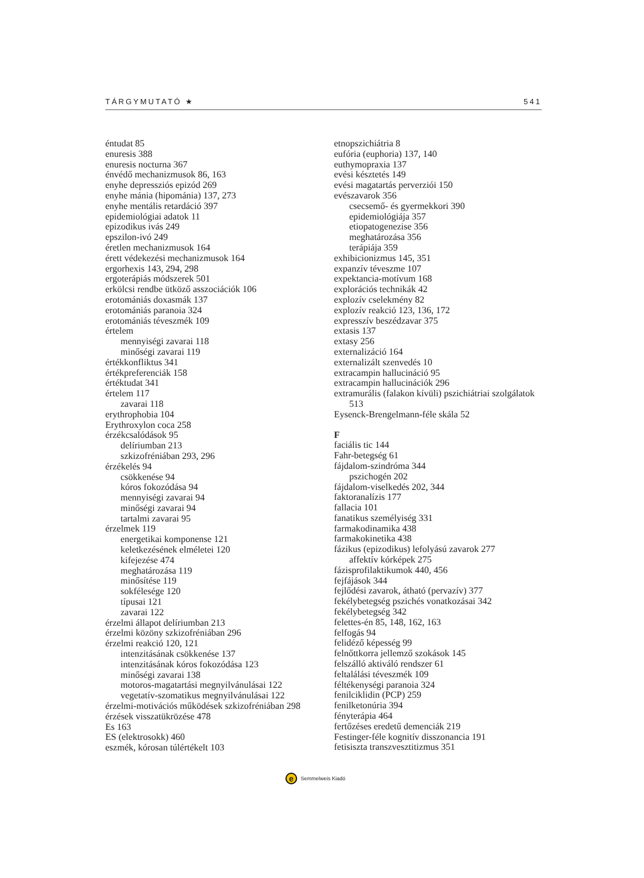TÁRGYMUTATÓ ★ 541
éntudat 85
enuresis 388
enuresis nocturna 367
énvédő mechanizmusok 86, 163
enyhe depressziós epizód 269
enyhe mánia (hipománia) 137, 273
enyhe mentális retardáció 397
epidemiológiai adatok 11
epizodikus ivás 249
epszilon-ivó 249
éretlen mechanizmusok 164
érett védekezési mechanizmusok 164
ergorhexis 143, 294, 298
ergoterápiás módszerek 501
erkölcsi rendbe ütköző asszociációk 106
erotomániás doxasmák 137
erotomániás paranoia 324
erotomániás téveszmék 109
értelem
mennyiségi zavarai 118
minőségi zavarai 119
értékkonfliktus 341
értékpreferenciák 158
értéktudat 341
értelem 117
zavarai 118
erythrophobia 104
Erythroxylon coca 258
érzékcsalódások 95
delíriumban 213
szkizofréniában 293, 296
érzékelés 94
csökkenése 94
kóros fokozódása 94
mennyiségi zavarai 94
minőségi zavarai 94
tartalmi zavarai 95
érzelmek 119
energetikai komponense 121
keletkezésének elméletei 120
kifejezése 474
meghatározása 119
minősítése 119
sokfélesége 120
típusai 121
zavarai 122
érzelmi állapot delíriumban 213
érzelmi közöny szkizofréniában 296
érzelmi reakció 120, 121
intenzitásának csökkenése 137
intenzitásának kóros fokozódása 123
minőségi zavarai 138
motoros-magatartási megnyilvánulásai 122
vegetatív-szomatikus megnyilvánulásai 122
érzelmi-motivációs működések szkizofréniában 298
érzések visszatükrözése 478
Es 163
ES (elektrosokk) 460
eszmék, kórosan túlértékelt 103
etnopszichiátria 8
eufória (euphoria) 137, 140
euthymopraxia 137
evési késztetés 149
evési magatartás perverziói 150
evészavarok 356
csecsemő- és gyermekkori 390
epidemiológiája 357
etiopatogenezise 356
meghatározása 356
terápiája 359
exhibicionizmus 145, 351
expanzív téveszme 107
expektancia-motívum 168
explorációs technikák 42
explozív cselekmény 82
explozív reakció 123, 136, 172
expresszív beszédzavar 375
extasis 137
extasy 256
externalizáció 164
externalizált szenvedés 10
extracampin hallucináció 95
extracampin hallucinációk 296
extramurális (falakon kívüli) pszichiátriai szolgálatok
513
Eysenck-Brengelmann-féle skála 52
F
faciális tic 144
Fahr-betegség 61
fájdalom-szindróma 344
pszichogén 202
fájdalom-viselkedés 202, 344
faktoranalízis 177
fallacia 101
fanatikus személyiség 331
farmakodinamika 438
farmakokinetika 438
fázikus (epizodikus) lefolyású zavarok 277
affektív kórképek 275
fázisprofilaktikumok 440, 456
fejfájások 344
fejlődési zavarok, átható (pervazív) 377
fekélybetegség pszichés vonatkozásai 342
fekélybetegség 342
felettes-én 85, 148, 162, 163
felfogás 94
felidéző képesség 99
felnőttkorra jellemző szokások 145
felszálló aktiváló rendszer 61
feltalálási téveszmék 109
féltékenységi paranoia 324
fenilciklidin (PCP) 259
fenilketonúria 394
fényterápia 464
fertőzéses eredetű demenciák 219
Festinger-féle kognitív disszonancia 191
fetisiszta transzvesztitizmus 351
e
Semmelweis Kiadó